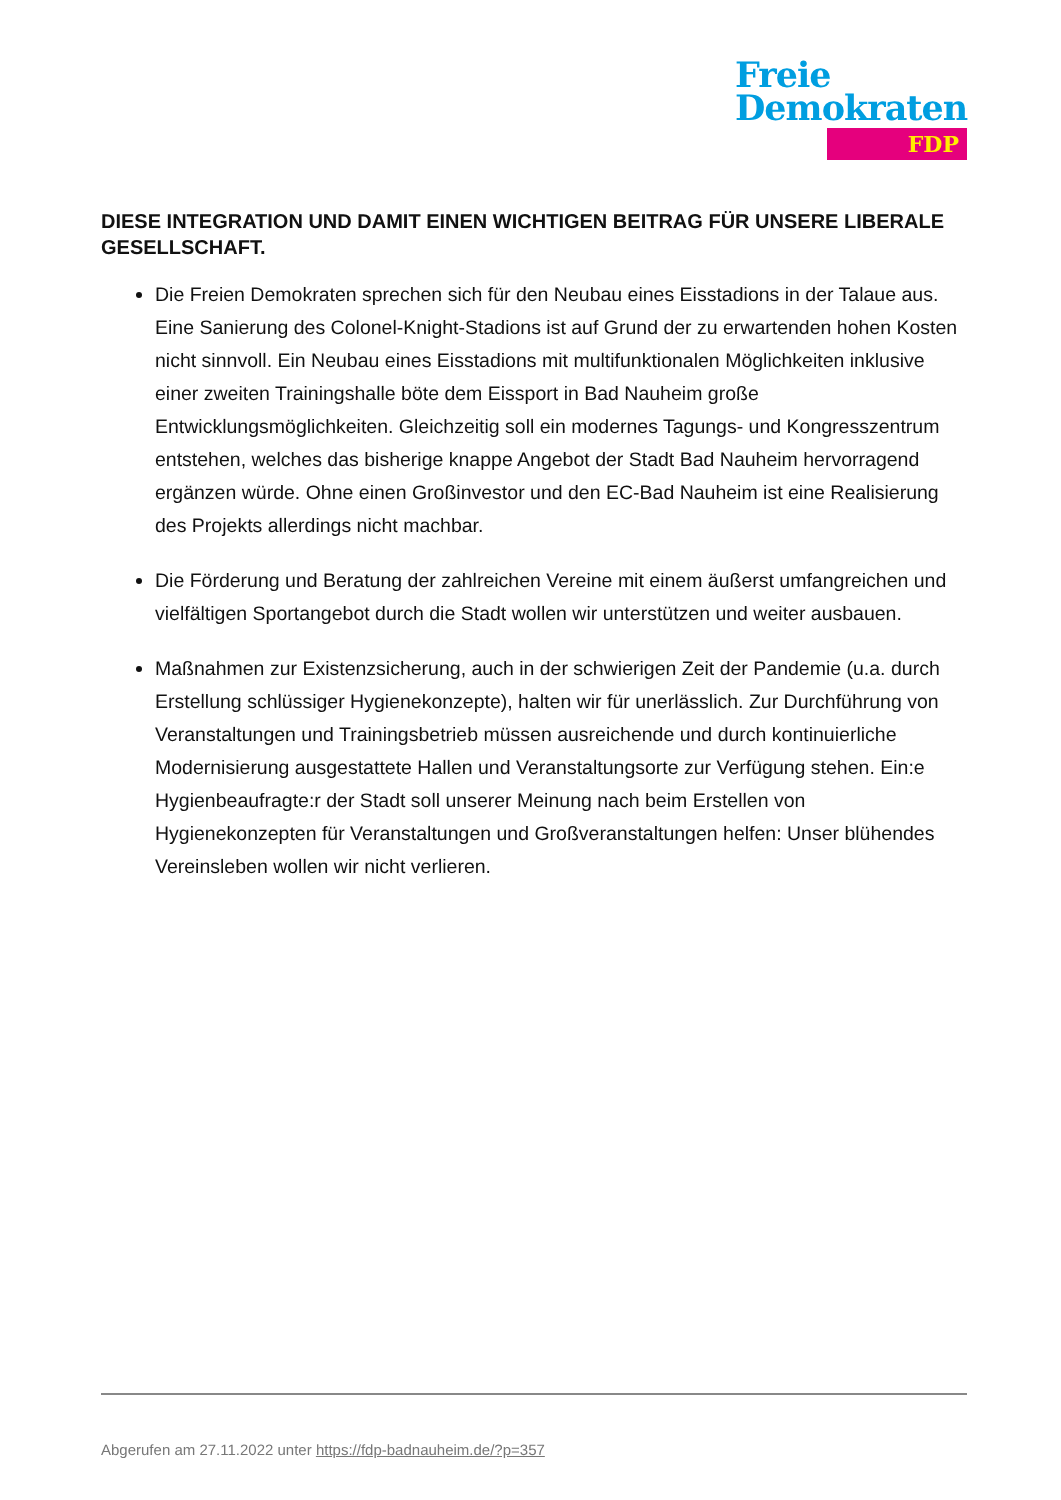Freie
Demokraten
FDP
DIESE INTEGRATION UND DAMIT EINEN WICHTIGEN BEITRAG FÜR UNSERE LIBERALE GESELLSCHAFT.
Die Freien Demokraten sprechen sich für den Neubau eines Eisstadions in der Talaue aus. Eine Sanierung des Colonel-Knight-Stadions ist auf Grund der zu erwartenden hohen Kosten nicht sinnvoll. Ein Neubau eines Eisstadions mit multifunktionalen Möglichkeiten inklusive einer zweiten Trainingshalle böte dem Eissport in Bad Nauheim große Entwicklungsmöglichkeiten. Gleichzeitig soll ein modernes Tagungs- und Kongresszentrum entstehen, welches das bisherige knappe Angebot der Stadt Bad Nauheim hervorragend ergänzen würde. Ohne einen Großinvestor und den EC-Bad Nauheim ist eine Realisierung des Projekts allerdings nicht machbar.
Die Förderung und Beratung der zahlreichen Vereine mit einem äußerst umfangreichen und vielfältigen Sportangebot durch die Stadt wollen wir unterstützen und weiter ausbauen.
Maßnahmen zur Existenzsicherung, auch in der schwierigen Zeit der Pandemie (u.a. durch Erstellung schlüssiger Hygienekonzepte), halten wir für unerlässlich. Zur Durchführung von Veranstaltungen und Trainingsbetrieb müssen ausreichende und durch kontinuierliche Modernisierung ausgestattete Hallen und Veranstaltungsorte zur Verfügung stehen. Ein:e Hygienbeaufragte:r der Stadt soll unserer Meinung nach beim Erstellen von Hygienekonzepten für Veranstaltungen und Großveranstaltungen helfen: Unser blühendes Vereinsleben wollen wir nicht verlieren.
Abgerufen am 27.11.2022 unter https://fdp-badnauheim.de/?p=357